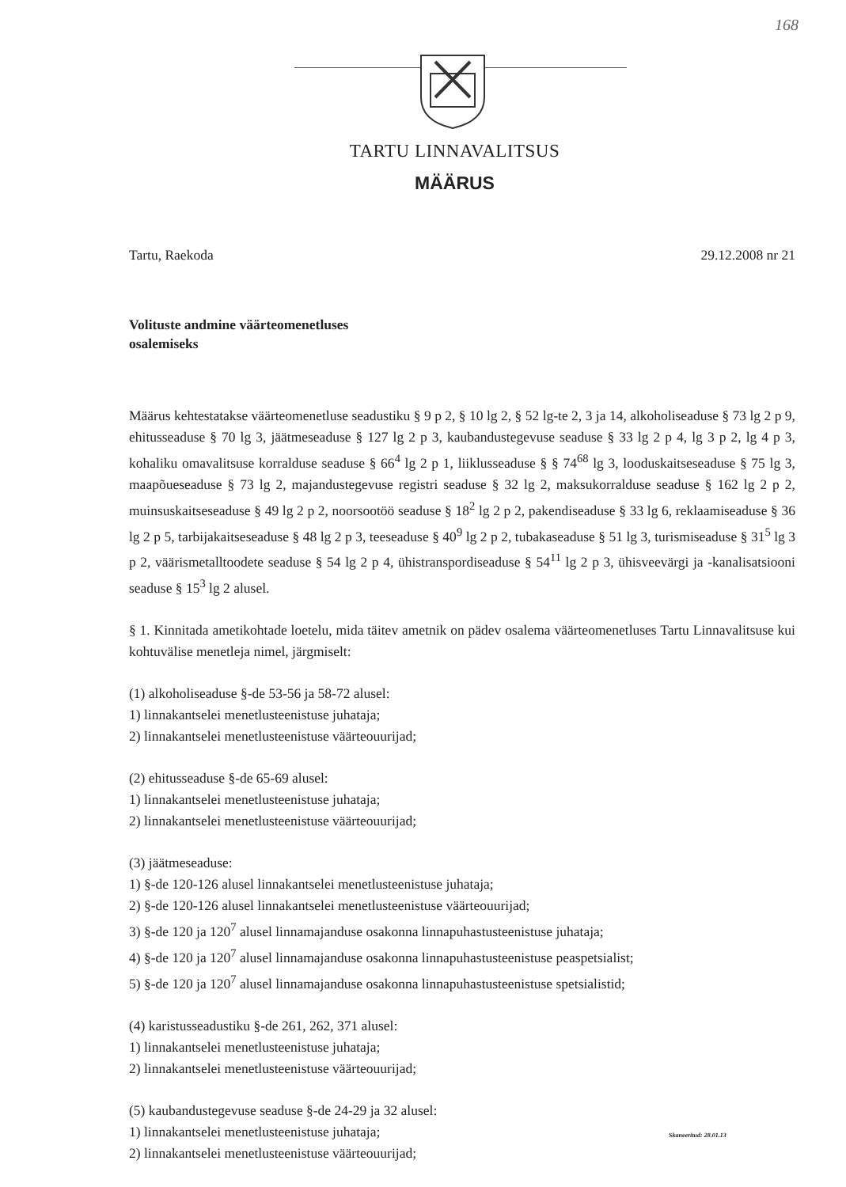168
TARTU LINNAVALITSUS
MÄÄRUS
Tartu, Raekoda 29.12.2008 nr 21
Volituste andmine väärteomenetluses
osalemiseks
Määrus kehtestatakse väärteomenetluse seadustiku § 9 p 2, § 10 lg 2, § 52 lg-te 2, 3 ja 14, alkoholiseaduse § 73 lg 2 p 9, ehitusseaduse § 70 lg 3, jäätmeseaduse § 127 lg 2 p 3, kaubandustegevuse seaduse § 33 lg 2 p 4, lg 3 p 2, lg 4 p 3, kohaliku omavalitsuse korralduse seaduse § 66<sup>4</sup> lg 2 p 1, liiklusseaduse § § 74<sup>68</sup> lg 3, looduskaitseseaduse § 75 lg 3, maapõueseaduse § 73 lg 2, majandustegevuse registri seaduse § 32 lg 2, maksukorralduse seaduse § 162 lg 2 p 2, muinsuskaitseseaduse § 49 lg 2 p 2, noorsootöö seaduse § 18<sup>2</sup> lg 2 p 2, pakendiseaduse § 33 lg 6, reklaamiseaduse § 36 lg 2 p 5, tarbijakaitseseaduse § 48 lg 2 p 3, teeseaduse § 40<sup>9</sup> lg 2 p 2, tubakaseaduse § 51 lg 3, turismiseaduse § 31<sup>5</sup> lg 3 p 2, väärismetalltoodete seaduse § 54 lg 2 p 4, ühistranspordiseaduse § 54<sup>11</sup> lg 2 p 3, ühisveevärgi ja -kanalisatsiooni seaduse § 15<sup>3</sup> lg 2 alusel.
§ 1. Kinnitada ametikohtade loetelu, mida täitev ametnik on pädev osalema väärteomenetluses Tartu Linnavalitsuse kui kohtuvälise menetleja nimel, järgmiselt:
(1) alkoholiseaduse §-de 53-56 ja 58-72 alusel:
1) linnakantselei menetlusteenistuse juhataja;
2) linnakantselei menetlusteenistuse väärteouurijad;
(2) ehitusseaduse §-de 65-69 alusel:
1) linnakantselei menetlusteenistuse juhataja;
2) linnakantselei menetlusteenistuse väärteouurijad;
(3) jäätmeseaduse:
1) §-de 120-126 alusel linnakantselei menetlusteenistuse juhataja;
2) §-de 120-126 alusel linnakantselei menetlusteenistuse väärteouurijad;
3) §-de 120 ja 120<sup>7</sup> alusel linnamajanduse osakonna linnapuhastusteenistuse juhataja;
4) §-de 120 ja 120<sup>7</sup> alusel linnamajanduse osakonna linnapuhastusteenistuse peaspetsialist;
5) §-de 120 ja 120<sup>7</sup> alusel linnamajanduse osakonna linnapuhastusteenistuse spetsialistid;
(4) karistusseadustiku §-de 261, 262, 371 alusel:
1) linnakantselei menetlusteenistuse juhataja;
2) linnakantselei menetlusteenistuse väärteouurijad;
(5) kaubandustegevuse seaduse §-de 24-29 ja 32 alusel:
1) linnakantselei menetlusteenistuse juhataja;
2) linnakantselei menetlusteenistuse väärteouurijad;
Skaneeritud: 28.01.13